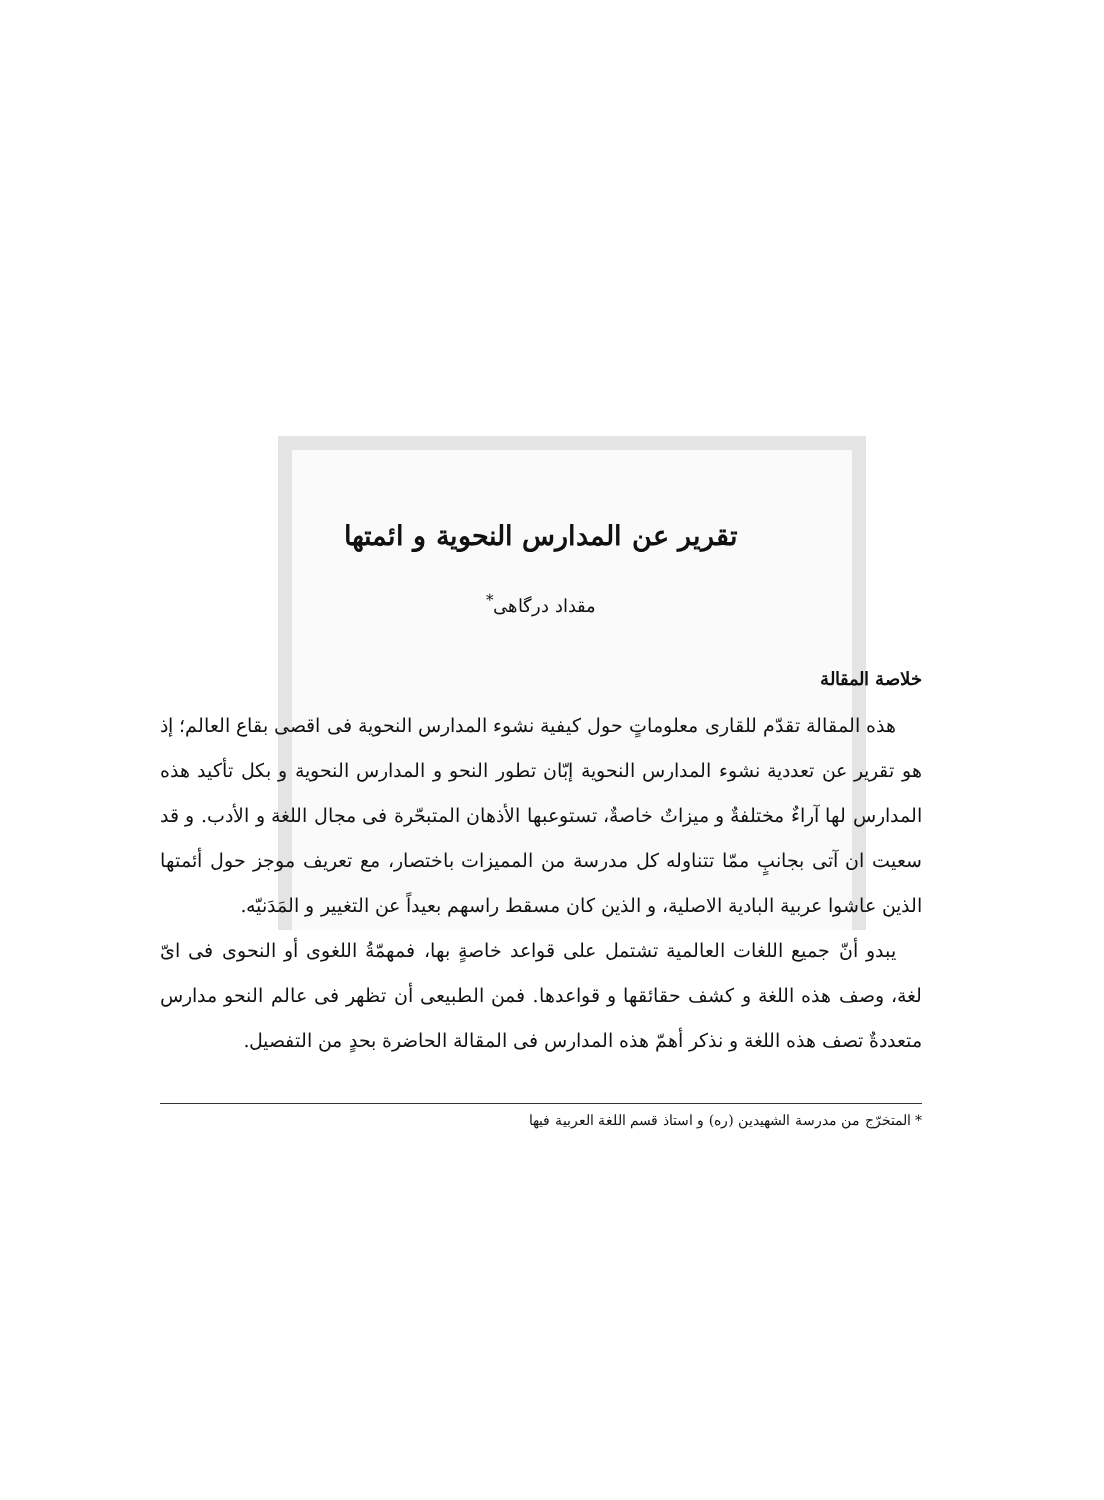تقرير عن المدارس النحوية و ائمتها
مقداد درگاهی<sup>*</sup>
خلاصة المقالة
هذه المقالة تقدّم للقارى معلوماتٍ حول كيفية نشوء المدارس النحوية فى اقصى بقاع العالم؛ إذ هو تقرير عن تعددية نشوء المدارس النحوية إبّان تطور النحو و المدارس النحوية و بكل تأكيد هذه المدارس لها آراءٌ مختلفةٌ و ميزاتٌ خاصةٌ، تستوعبها الأذهان المتبحّرة فى مجال اللغة و الأدب. و قد سعيت ان آتى بجانبٍ ممّا تتناوله كل مدرسة من المميزات باختصار، مع تعريف موجز حول أئمتها الذين عاشوا عربية البادية الاصلية، و الذين كان مسقط راسهم بعيداً عن التغيير و المَدَنيّه.
يبدو أنّ جميع اللغات العالمية تشتمل على قواعد خاصةٍ بها، فمهمّةُ اللغوى أو النحوى فى ایّ لغة، وصف هذه اللغة و كشف حقائقها و قواعدها. فمن الطبيعى أن تظهر فى عالم النحو مدارس متعددةٌ تصف هذه اللغة و نذكر أهمّ هذه المدارس فى المقالة الحاضرة بحدٍ من التفصيل.
* المتخرّج من مدرسة الشهيدين (ره) و استاذ قسم اللغة العربية فيها